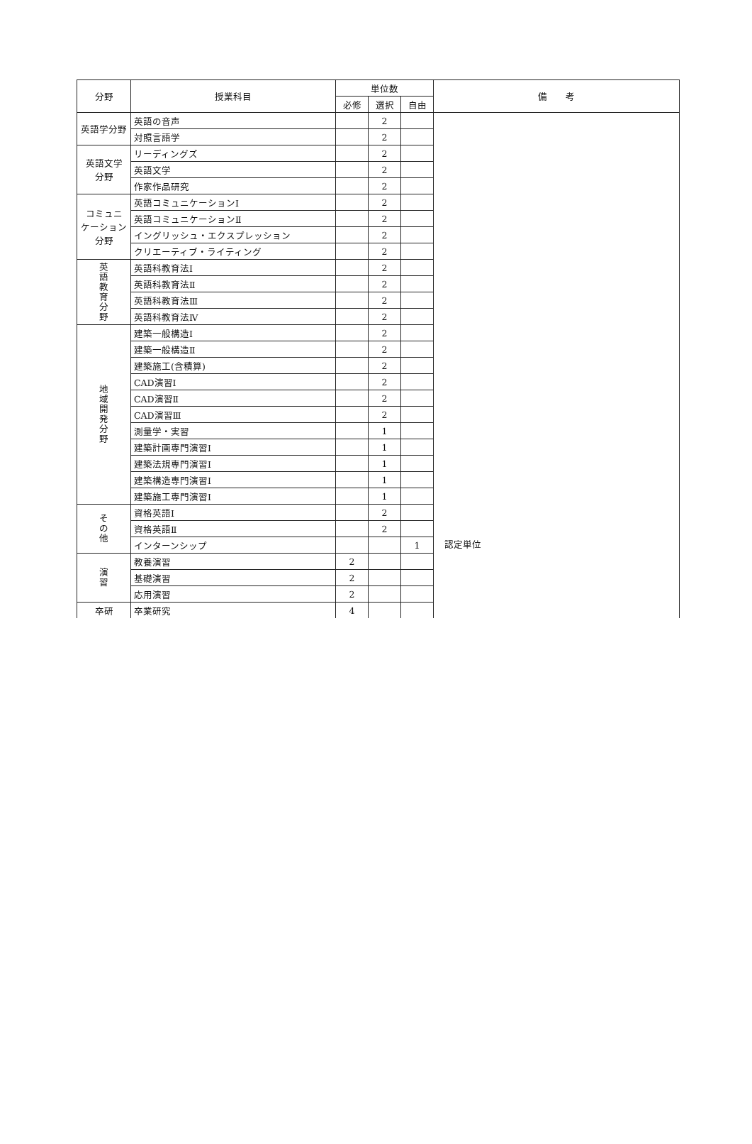| 分野 | 授業科目 | 単位数 | | | 備 考 |
| --- | --- | --- | --- | --- | --- |
| | | 必修 | 選択 | 自由 | |
| 英語学分野 | 英語の音声 | | 2 | | |
| | 対照言語学 | | 2 | | |
| 英語文学 分野 | リーディングズ | | 2 | | |
| | 英語文学 | | 2 | | |
| | 作家作品研究 | | 2 | | |
| コミュニ ケーション 分野 | 英語コミュニケーションⅠ | | 2 | | |
| | 英語コミュニケーションⅡ | | 2 | | |
| | イングリッシュ・エクスプレッション | | 2 | | |
| | クリエーティブ・ライティング | | 2 | | |
| 英 語 教 育 分 野 | 英語科教育法Ⅰ | | 2 | | |
| | 英語科教育法Ⅱ | | 2 | | |
| | 英語科教育法Ⅲ | | 2 | | |
| | 英語科教育法Ⅳ | | 2 | | |
| 地 域 開 発 分 野 | 建築一般構造Ⅰ | | 2 | | |
| | 建築一般構造Ⅱ | | 2 | | |
| | 建築施工(含積算) | | 2 | | |
| | CAD演習Ⅰ | | 2 | | |
| | CAD演習Ⅱ | | 2 | | |
| | CAD演習Ⅲ | | 2 | | |
| | 測量学・実習 | | 1 | | |
| | 建築計画専門演習Ⅰ | | 1 | | |
| | 建築法規専門演習Ⅰ | | 1 | | |
| | 建築構造専門演習Ⅰ | | 1 | | |
| | 建築施工専門演習Ⅰ | | 1 | | |
| そ の 他 | 資格英語Ⅰ | | 2 | | |
| | 資格英語Ⅱ | | 2 | | |
| | インターンシップ | | | 1 | 認定単位 |
| 演 習 | 教養演習 | 2 | | | |
| | 基礎演習 | 2 | | | |
| | 応用演習 | 2 | | | |
| 卒研 | 卒業研究 | 4 | | | |